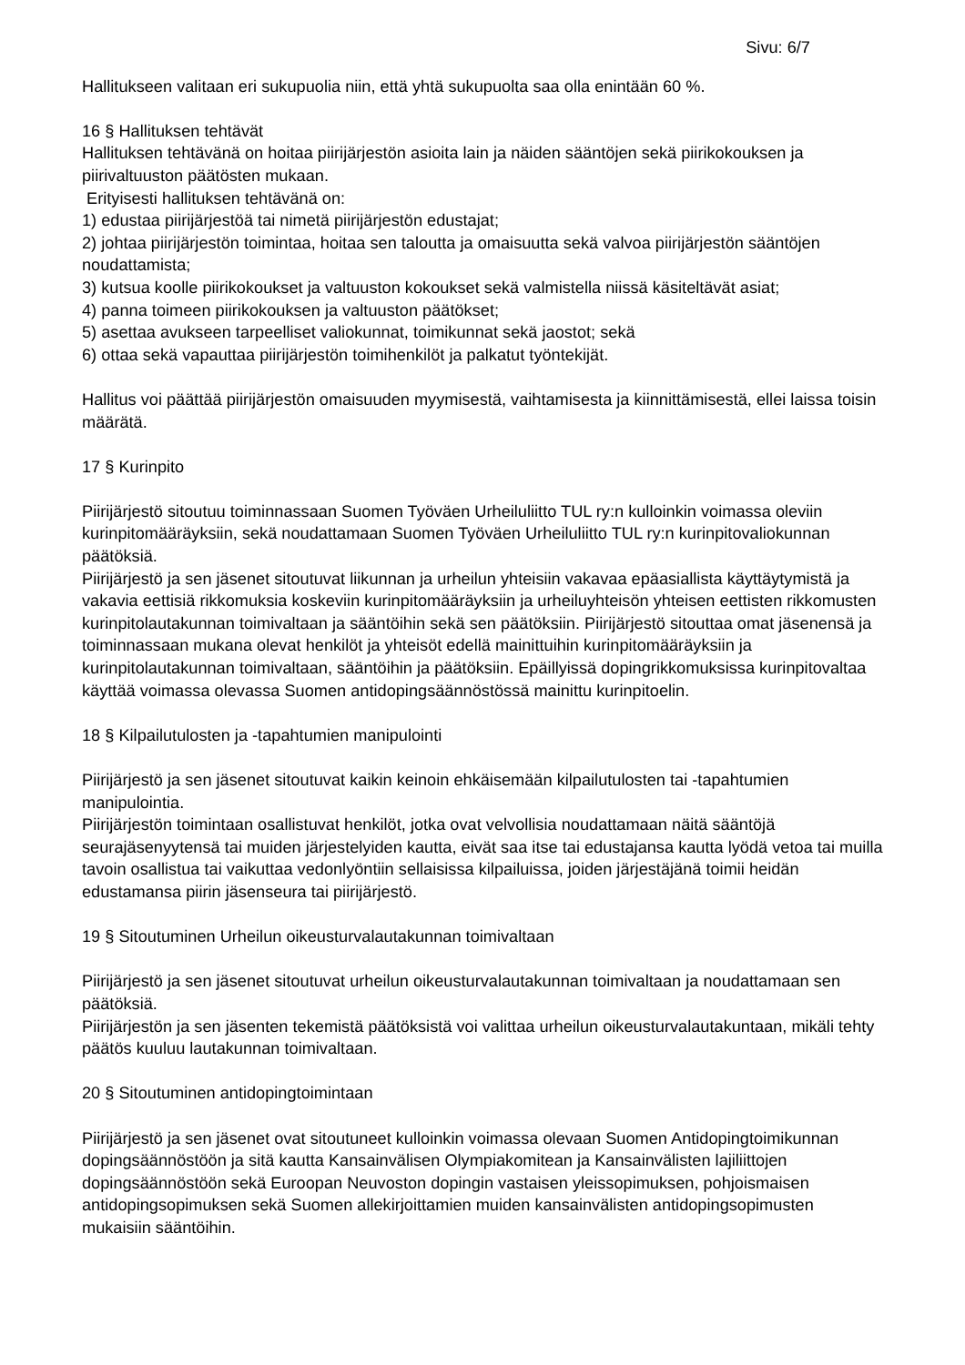Sivu: 6/7
Hallitukseen valitaan eri sukupuolia niin, että yhtä sukupuolta saa olla enintään 60 %.
16 § Hallituksen tehtävät
Hallituksen tehtävänä on hoitaa piirijärjestön asioita lain ja näiden sääntöjen sekä piirikokouksen ja piirivaltuuston päätösten mukaan.
Erityisesti hallituksen tehtävänä on:
1) edustaa piirijärjestöä tai nimetä piirijärjestön edustajat;
2) johtaa piirijärjestön toimintaa, hoitaa sen taloutta ja omaisuutta sekä valvoa piirijärjestön sääntöjen noudattamista;
3) kutsua koolle piirikokoukset ja valtuuston kokoukset sekä valmistella niissä käsiteltävät asiat;
4) panna toimeen piirikokouksen ja valtuuston päätökset;
5) asettaa avukseen tarpeelliset valiokunnat, toimikunnat sekä jaostot; sekä
6) ottaa sekä vapauttaa piirijärjestön toimihenkilöt ja palkatut työntekijät.
Hallitus voi päättää piirijärjestön omaisuuden myymisestä, vaihtamisesta ja kiinnittämisestä, ellei laissa toisin määrätä.
17 § Kurinpito
Piirijärjestö sitoutuu toiminnassaan Suomen Työväen Urheiluliitto TUL ry:n kulloinkin voimassa oleviin kurinpitomääräyksiin, sekä noudattamaan Suomen Työväen Urheiluliitto TUL ry:n kurinpitovaliokunnan päätöksiä.
Piirijärjestö ja sen jäsenet sitoutuvat liikunnan ja urheilun yhteisiin vakavaa epäasiallista käyttäytymistä ja vakavia eettisiä rikkomuksia koskeviin kurinpitomääräyksiin ja urheiluyhteisön yhteisen eettisten rikkomusten kurinpitolautakunnan toimivaltaan ja sääntöihin sekä sen päätöksiin. Piirijärjestö sitouttaa omat jäsenensä ja toiminnassaan mukana olevat henkilöt ja yhteisöt edellä mainittuihin kurinpitomääräyksiin ja kurinpitolautakunnan toimivaltaan, sääntöihin ja päätöksiin. Epäillyissä dopingrikkomuksissa kurinpitovaltaa käyttää voimassa olevassa Suomen antidopingsäännöstössä mainittu kurinpitoelin.
18 § Kilpailutulosten ja -tapahtumien manipulointi
Piirijärjestö ja sen jäsenet sitoutuvat kaikin keinoin ehkäisemään kilpailutulosten tai -tapahtumien manipulointia.
Piirijärjestön toimintaan osallistuvat henkilöt, jotka ovat velvollisia noudattamaan näitä sääntöjä seurajäsenyytensä tai muiden järjestelyiden kautta, eivät saa itse tai edustajansa kautta lyödä vetoa tai muilla tavoin osallistua tai vaikuttaa vedonlyöntiin sellaisissa kilpailuissa, joiden järjestäjänä toimii heidän edustamansa piirin jäsenseura tai piirijärjestö.
19 § Sitoutuminen Urheilun oikeusturvalautakunnan toimivaltaan
Piirijärjestö ja sen jäsenet sitoutuvat urheilun oikeusturvalautakunnan toimivaltaan ja noudattamaan sen päätöksiä.
Piirijärjestön ja sen jäsenten tekemistä päätöksistä voi valittaa urheilun oikeusturvalautakuntaan, mikäli tehty päätös kuuluu lautakunnan toimivaltaan.
20 § Sitoutuminen antidopingtoimintaan
Piirijärjestö ja sen jäsenet ovat sitoutuneet kulloinkin voimassa olevaan Suomen Antidopingtoimikunnan dopingsäännöstöön ja sitä kautta Kansainvälisen Olympiakomitean ja Kansainvälisten lajiliittojen dopingsäännöstöön sekä Euroopan Neuvoston dopingin vastaisen yleissopimuksen, pohjoismaisen antidopingsopimuksen sekä Suomen allekirjoittamien muiden kansainvälisten antidopingsopimusten mukaisiin sääntöihin.